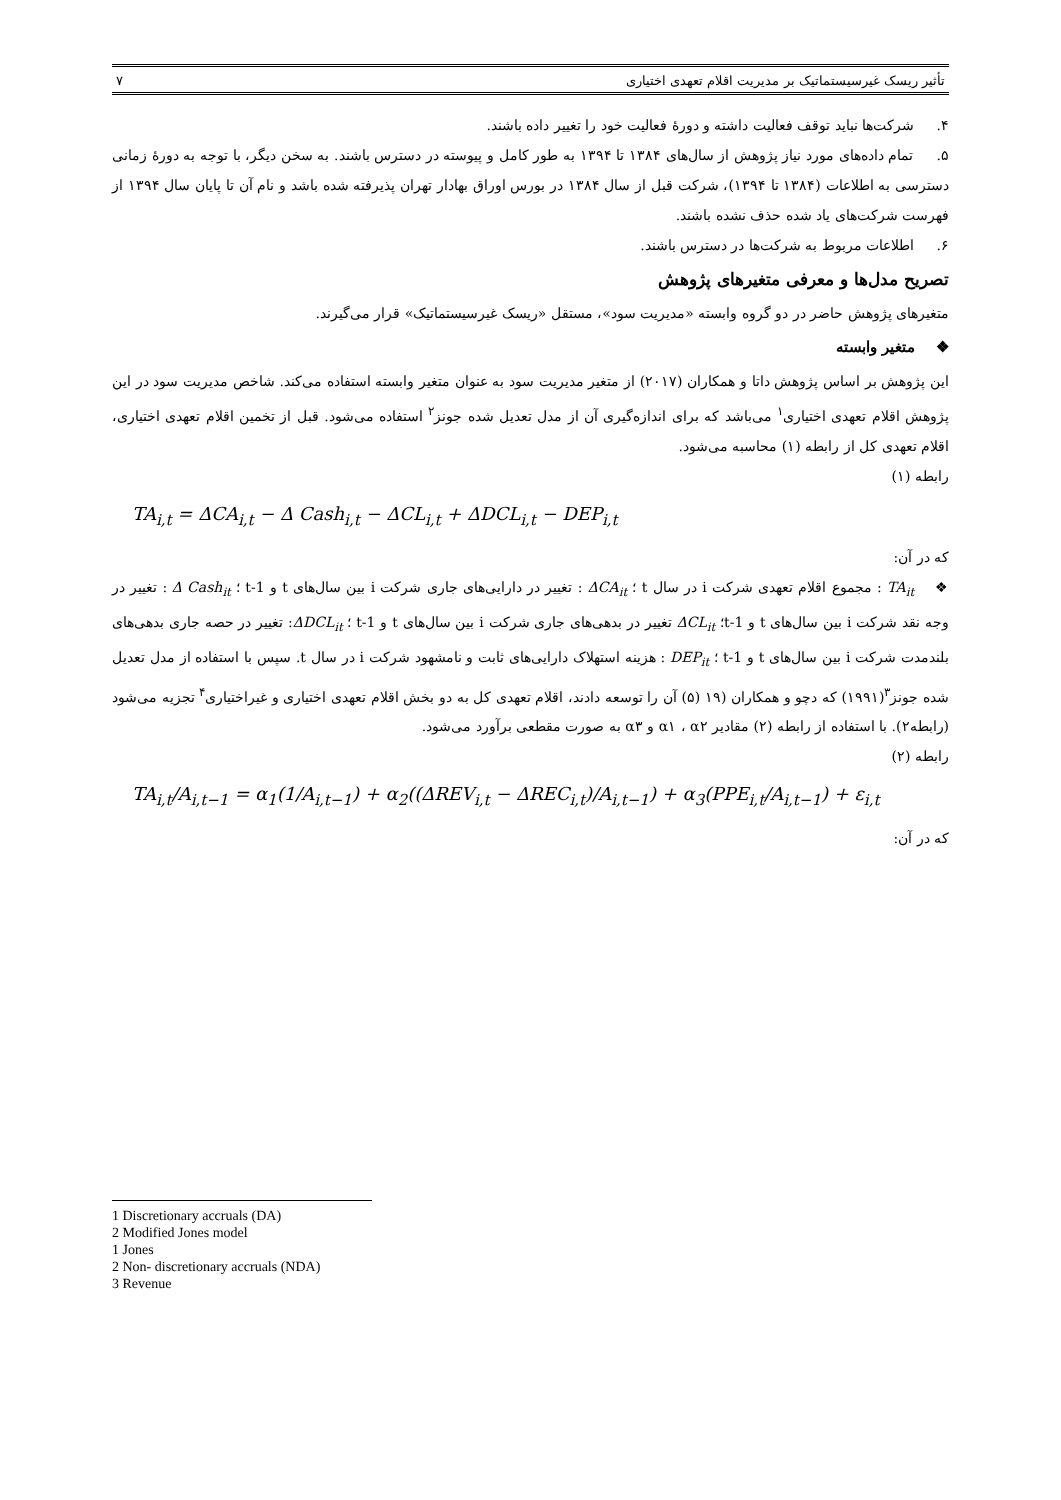تأثیر ریسک غیرسیستماتیک بر مدیریت اقلام تعهدی اختیاری ۷
۴. شرکت‌ها نباید توقف فعالیت داشته و دورهٔ فعالیت خود را تغییر داده باشند.
۵. تمام داده‌های مورد نیاز پژوهش از سال‌های ۱۳۸۴ تا ۱۳۹۴ به طور کامل و پیوسته در دسترس باشند. به سخن دیگر، با توجه به دورهٔ زمانی دسترسی به اطلاعات (۱۳۸۴ تا ۱۳۹۴)، شرکت قبل از سال ۱۳۸۴ در بورس اوراق بهادار تهران پذیرفته شده باشد و نام آن تا پایان سال ۱۳۹۴ از فهرست شرکت‌های یاد شده حذف نشده باشند.
۶. اطلاعات مربوط به شرکت‌ها در دسترس باشند.
تصریح مدل‌ها و معرفی متغیرهای پژوهش
متغیرهای پژوهش حاضر در دو گروه وابسته «مدیریت سود»، مستقل «ریسک غیرسیستماتیک» قرار می‌گیرند.
❖ متغیر وابسته
این پژوهش بر اساس پژوهش داتا و همکاران (۲۰۱۷) از متغیر مدیریت سود به عنوان متغیر وابسته استفاده می‌کند. شاخص مدیریت سود در این پژوهش اقلام تعهدی اختیاری<sup>۱</sup> می‌باشد که برای اندازه‌گیری آن از مدل تعدیل شده جونز<sup>۲</sup> استفاده می‌شود. قبل از تخمین اقلام تعهدی اختیاری، اقلام تعهدی کل از رابطه (۱) محاسبه می‌شود.
رابطه (۱)
TA<sub>i,t</sub> = ΔCA<sub>i,t</sub> − Δ Cash<sub>i,t</sub> − ΔCL<sub>i,t</sub> + ΔDCL<sub>i,t</sub> − DEP<sub>i,t</sub>
که در آن:
❖ TA<sub>it</sub> : مجموع اقلام تعهدی شرکت i در سال t ؛ ΔCA<sub>it</sub> : تغییر در دارایی‌های جاری شرکت i بین سال‌های t و t-1 ؛ Δ Cash<sub>it</sub> : تغییر در وجه نقد شرکت i بین سال‌های t و t-1؛ ΔCL<sub>it</sub> تغییر در بدهی‌های جاری شرکت i بین سال‌های t و t-1 ؛ ΔDCL<sub>it</sub>: تغییر در حصه جاری بدهی‌های بلندمدت شرکت i بین سال‌های t و t-1 ؛ DEP<sub>it</sub> : هزینه استهلاک دارایی‌های ثابت و نامشهود شرکت i در سال t. سپس با استفاده از مدل تعدیل شده جونز<sup>۳</sup>(۱۹۹۱) که دچو و همکاران (۱۹ (۵) آن را توسعه دادند، اقلام تعهدی کل به دو بخش اقلام تعهدی اختیاری و غیراختیاری<sup>۴</sup> تجزیه می‌شود (رابطه۲). با استفاده از رابطه (۲) مقادیر α۱ ، α۲ و α۳ به صورت مقطعی برآورد می‌شود.
رابطه (۲)
TA<sub>i,t</sub>/A<sub>i,t−1</sub> = α<sub>1</sub>(1/A<sub>i,t−1</sub>) + α<sub>2</sub>((ΔREV<sub>i,t</sub> − ΔREC<sub>i,t</sub>)/A<sub>i,t−1</sub>) + α<sub>3</sub>(PPE<sub>i,t</sub>/A<sub>i,t−1</sub>) + ε<sub>i,t</sub>
که در آن:
1 Discretionary accruals (DA)
2 Modified Jones model
1 Jones
2 Non- discretionary accruals (NDA)
3 Revenue